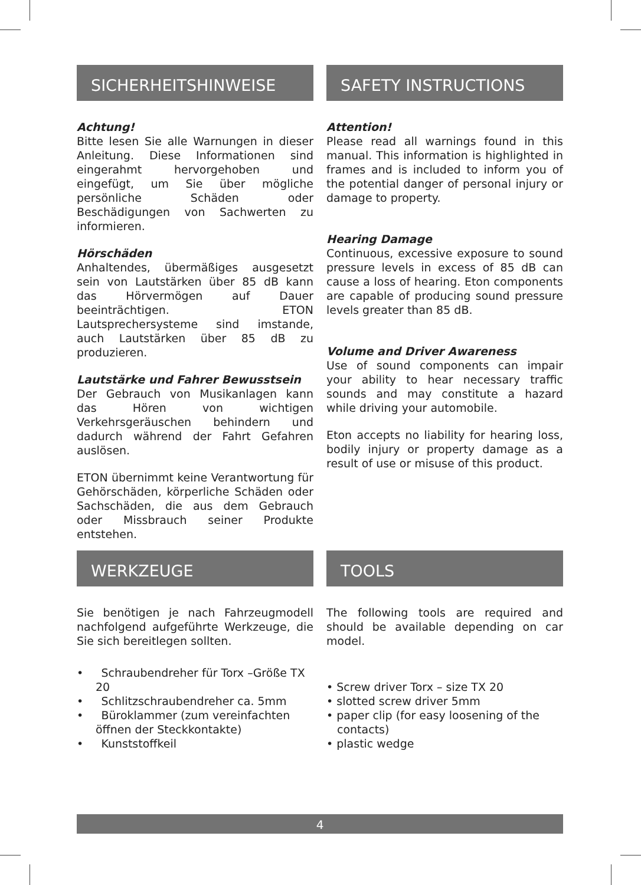SICHERHEITSHINWEISE
Achtung!
Bitte lesen Sie alle Warnungen in dieser Anleitung. Diese Informationen sind eingerahmt hervorgehoben und eingefügt, um Sie über mögliche persönliche Schäden oder Beschädigungen von Sachwerten zu informieren.
Hörschäden
Anhaltendes, übermäßiges ausgesetzt sein von Lautstärken über 85 dB kann das Hörvermögen auf Dauer beeinträchtigen. ETON Lautsprechersysteme sind imstande, auch Lautstärken über 85 dB zu produzieren.
Lautstärke und Fahrer Bewusstsein
Der Gebrauch von Musikanlagen kann das Hören von wichtigen Verkehrsgeräuschen behindern und dadurch während der Fahrt Gefahren auslösen.
ETON übernimmt keine Verantwortung für Gehörschäden, körperliche Schäden oder Sachschäden, die aus dem Gebrauch oder Missbrauch seiner Produkte entstehen.
SAFETY INSTRUCTIONS
Attention!
Please read all warnings found in this manual. This information is highlighted in frames and is included to inform you of the potential danger of personal injury or damage to property.
Hearing Damage
Continuous, excessive exposure to sound pressure levels in excess of 85 dB can cause a loss of hearing. Eton components are capable of producing sound pressure levels greater than 85 dB.
Volume and Driver Awareness
Use of sound components can impair your ability to hear necessary traffic sounds and may constitute a hazard while driving your automobile.
Eton accepts no liability for hearing loss, bodily injury or property damage as a result of use or misuse of this product.
WERKZEUGE
Sie benötigen je nach Fahrzeugmodell nachfolgend aufgeführte Werkzeuge, die Sie sich bereitlegen sollten.
• Schraubendreher für Torx –Größe TX 20
• Schlitzschraubendreher ca. 5mm
• Büroklammer (zum vereinfachten öffnen der Steckkontakte)
• Kunststoffkeil
TOOLS
The following tools are required and should be available depending on car model.
• Screw driver Torx – size TX 20
• slotted screw driver 5mm
• paper clip (for easy loosening of the contacts)
• plastic wedge
4